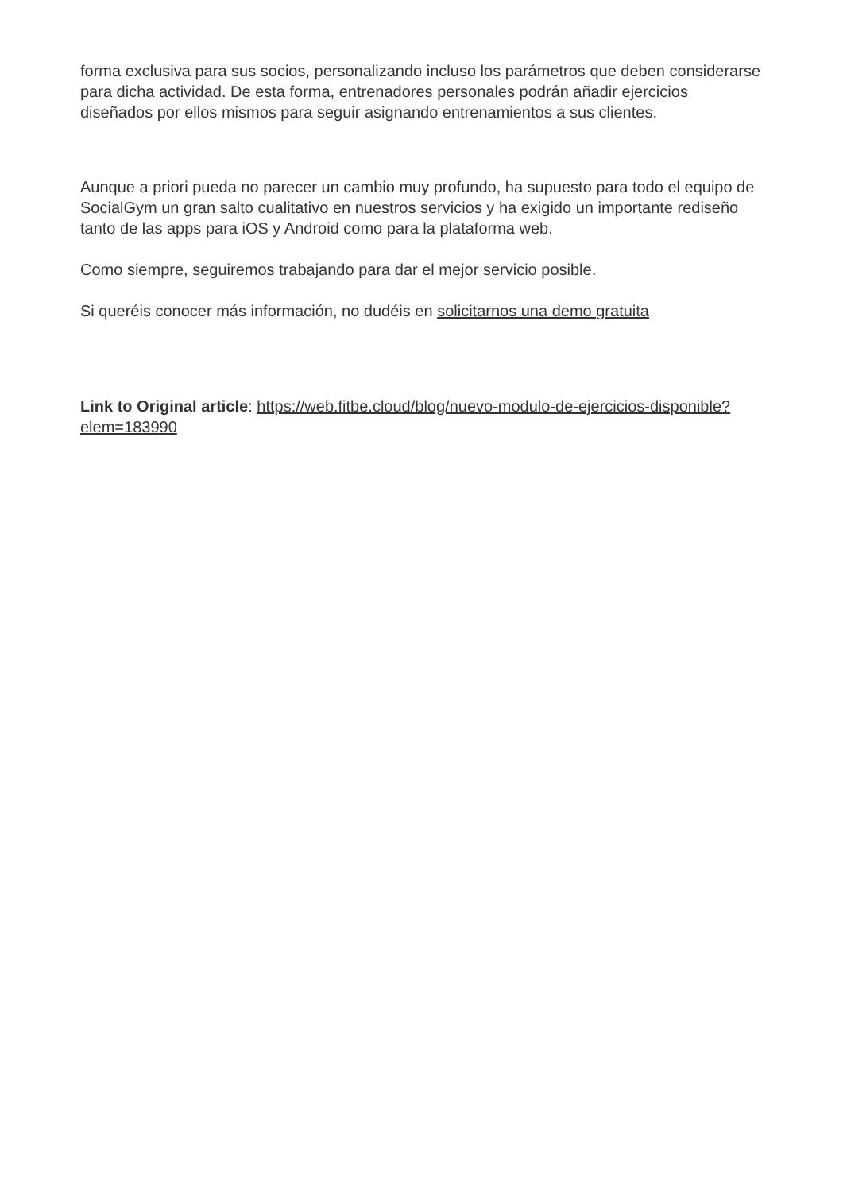forma exclusiva para sus socios, personalizando incluso los parámetros que deben considerarse para dicha actividad. De esta forma, entrenadores personales podrán añadir ejercicios diseñados por ellos mismos para seguir asignando entrenamientos a sus clientes.
Aunque a priori pueda no parecer un cambio muy profundo, ha supuesto para todo el equipo de SocialGym un gran salto cualitativo en nuestros servicios y ha exigido un importante rediseño tanto de las apps para iOS y Android como para la plataforma web.
Como siempre, seguiremos trabajando para dar el mejor servicio posible.
Si queréis conocer más información, no dudéis en solicitarnos una demo gratuita
Link to Original article: https://web.fitbe.cloud/blog/nuevo-modulo-de-ejercicios-disponible?elem=183990